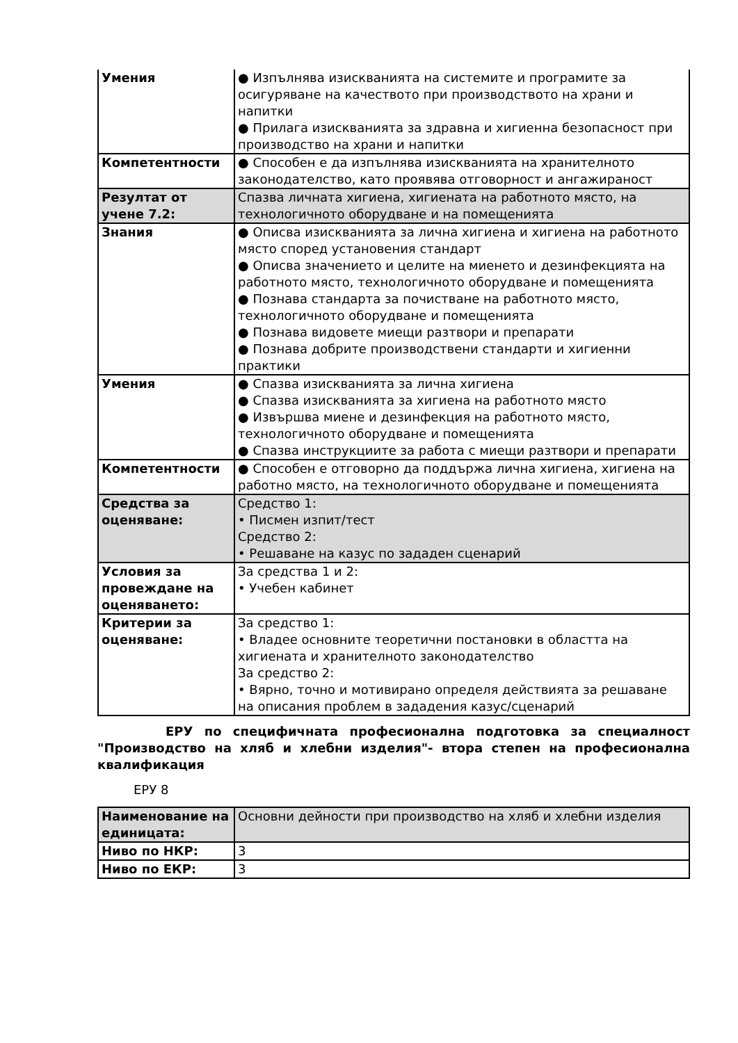| Умения | ● Изпълнява изискванията на системите и програмите за осигуряване на качеството при производството на храни и напитки ● Прилага изискванията за здравна и хигиенна безопасност при производство на храни и напитки |
| Компетентности | ● Способен е да изпълнява изискванията на хранителното законодателство, като проявява отговорност и ангажираност |
| Резултат от учене 7.2: | Спазва личната хигиена, хигиената на работното място, на технологичното оборудване и на помещенията |
| Знания | ● Описва изискванията за лична хигиена и хигиена на работното място според установения стандарт ● Описва значението и целите на миенето и дезинфекцията на работното място, технологичното оборудване и помещенията ● Познава стандарта за почистване на работното място, технологичното оборудване и помещенията ● Познава видовете миещи разтвори и препарати ● Познава добрите производствени стандарти и хигиенни практики |
| Умения | ● Спазва изискванията за лична хигиена ● Спазва изискванията за хигиена на работното място ● Извършва миене и дезинфекция на работното място, технологичното оборудване и помещенията ● Спазва инструкциите за работа с миещи разтвори и препарати |
| Компетентности | ● Способен е отговорно да поддържа лична хигиена, хигиена на работно място, на технологичното оборудване и помещенията |
| Средства за оценяване: | Средство 1: • Писмен изпит/тест Средство 2: • Решаване на казус по зададен сценарий |
| Условия за провеждане на оценяването: | За средства 1 и 2: • Учебен кабинет |
| Критерии за оценяване: | За средство 1: • Владее основните теоретични постановки в областта на хигиената и хранителното законодателство За средство 2: • Вярно, точно и мотивирано определя действията за решаване на описания проблем в зададения казус/сценарий |
ЕРУ по специфичната професионална подготовка за специалност "Производство на хляб и хлебни изделия"- втора степен на професионална квалификация
ЕРУ 8
| Наименование на единицата: | Основни дейности при производство на хляб и хлебни изделия |
| Ниво по НКР: | 3 |
| Ниво по ЕКР: | 3 |